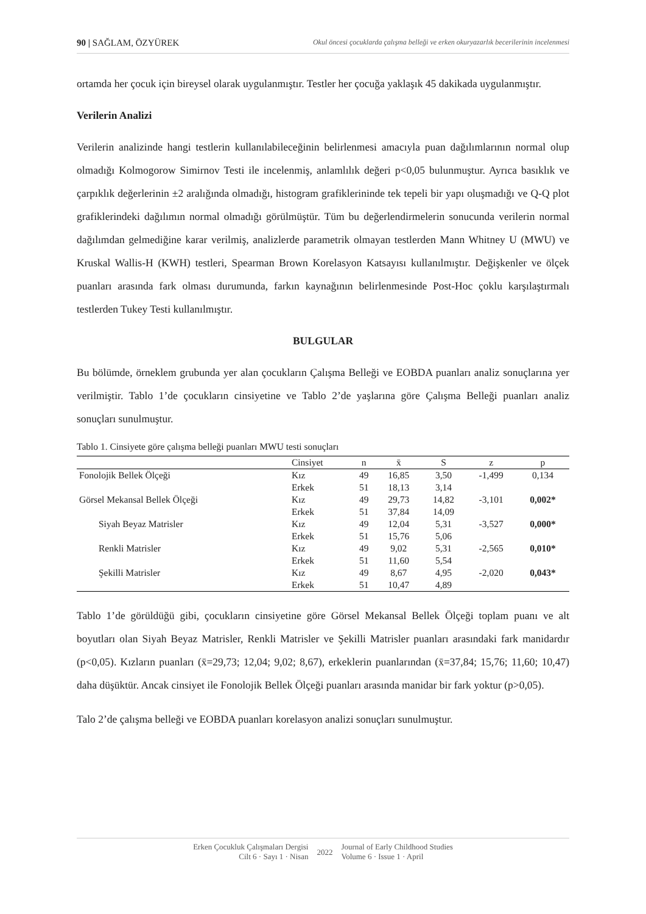90 | SAĞLAM, ÖZYÜREK Okul öncesi çocuklarda çalışma belleği ve erken okuryazarlık becerilerinin incelenmesi
ortamda her çocuk için bireysel olarak uygulanmıştır. Testler her çocuğa yaklaşık 45 dakikada uygulanmıştır.
Verilerin Analizi
Verilerin analizinde hangi testlerin kullanılabileceğinin belirlenmesi amacıyla puan dağılımlarının normal olup olmadığı Kolmogorow Simirnov Testi ile incelenmiş, anlamlılık değeri p<0,05 bulunmuştur. Ayrıca basıklık ve çarpıklık değerlerinin ±2 aralığında olmadığı, histogram grafiklerininde tek tepeli bir yapı oluşmadığı ve Q-Q plot grafiklerindeki dağılımın normal olmadığı görülmüştür. Tüm bu değerlendirmelerin sonucunda verilerin normal dağılımdan gelmediğine karar verilmiş, analizlerde parametrik olmayan testlerden Mann Whitney U (MWU) ve Kruskal Wallis-H (KWH) testleri, Spearman Brown Korelasyon Katsayısı kullanılmıştır. Değişkenler ve ölçek puanları arasında fark olması durumunda, farkın kaynağının belirlenmesinde Post-Hoc çoklu karşılaştırmalı testlerden Tukey Testi kullanılmıştır.
BULGULAR
Bu bölümde, örneklem grubunda yer alan çocukların Çalışma Belleği ve EOBDA puanları analiz sonuçlarına yer verilmiştir. Tablo 1’de çocukların cinsiyetine ve Tablo 2’de yaşlarına göre Çalışma Belleği puanları analiz sonuçları sunulmuştur.
Tablo 1. Cinsiyete göre çalışma belleği puanları MWU testi sonuçları
| | Cinsiyet | n | x̄ | S | z | p |
| --- | --- | --- | --- | --- | --- | --- |
| Fonolojik Bellek Ölçeği | Kız | 49 | 16,85 | 3,50 | -1,499 | 0,134 |
| | Erkek | 51 | 18,13 | 3,14 | | |
| Görsel Mekansal Bellek Ölçeği | Kız | 49 | 29,73 | 14,82 | -3,101 | 0,002* |
| | Erkek | 51 | 37,84 | 14,09 | | |
| Siyah Beyaz Matrisler | Kız | 49 | 12,04 | 5,31 | -3,527 | 0,000* |
| | Erkek | 51 | 15,76 | 5,06 | | |
| Renkli Matrisler | Kız | 49 | 9,02 | 5,31 | -2,565 | 0,010* |
| | Erkek | 51 | 11,60 | 5,54 | | |
| Şekilli Matrisler | Kız | 49 | 8,67 | 4,95 | -2,020 | 0,043* |
| | Erkek | 51 | 10,47 | 4,89 | | |
Tablo 1’de görüldüğü gibi, çocukların cinsiyetine göre Görsel Mekansal Bellek Ölçeği toplam puanı ve alt boyutları olan Siyah Beyaz Matrisler, Renkli Matrisler ve Şekilli Matrisler puanları arasındaki fark manidardır (p<0,05). Kızların puanları (x̄=29,73; 12,04; 9,02; 8,67), erkeklerin puanlarından (x̄=37,84; 15,76; 11,60; 10,47) daha düşüktür. Ancak cinsiyet ile Fonolojik Bellek Ölçeği puanları arasında manidar bir fark yoktur (p>0,05).
Talo 2’de çalışma belleği ve EOBDA puanları korelasyon analizi sonuçları sunulmuştur.
Erken Çocukluk Çalışmaları Dergisi
Cilt 6 · Sayı 1 · Nisan
2022
Journal of Early Childhood Studies
Volume 6 · Issue 1 · April